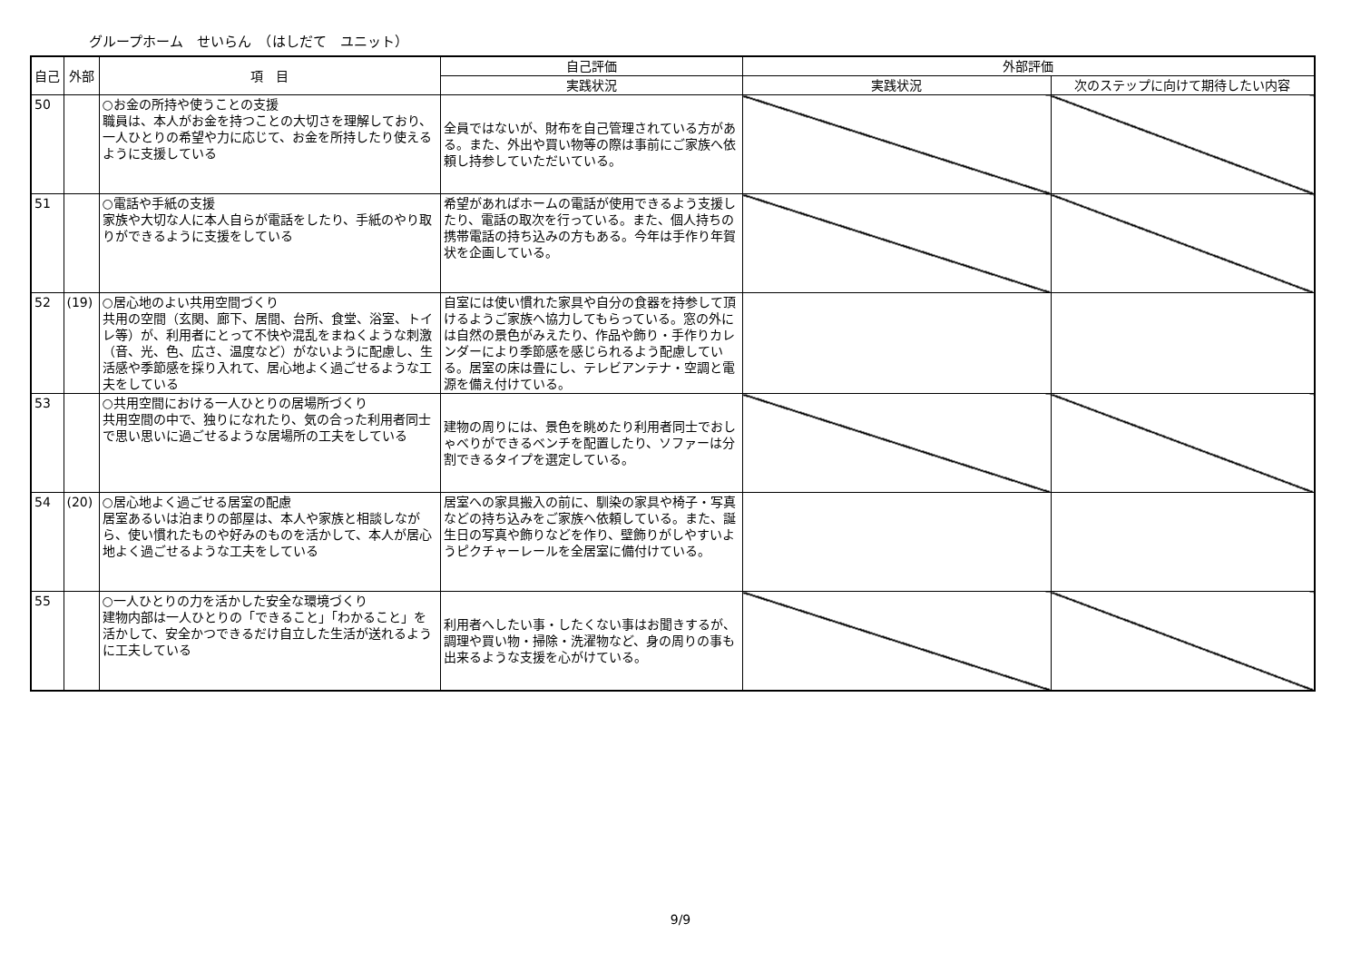グループホーム　せいらん　（はしだて　ユニット）
| 自己 | 外部 | 項 目 | 自己評価 | 外部評価 | |
| --- | --- | --- | --- | --- | --- |
| | | | 実践状況 | 実践状況 | 次のステップに向けて期待したい内容 |
| 50 | | ○お金の所持や使うことの支援 職員は、本人がお金を持つことの大切さを理解しており、一人ひとりの希望や力に応じて、お金を所持したり使えるように支援している | 全員ではないが、財布を自己管理されている方がある。また、外出や買い物等の際は事前にご家族へ依頼し持参していただいている。 | | |
| 51 | | ○電話や手紙の支援 家族や大切な人に本人自らが電話をしたり、手紙のやり取りができるように支援をしている | 希望があればホームの電話が使用できるよう支援したり、電話の取次を行っている。また、個人持ちの携帯電話の持ち込みの方もある。今年は手作り年賀状を企画している。 | | |
| 52 | (19) | ○居心地のよい共用空間づくり 共用の空間（玄関、廊下、居間、台所、食堂、浴室、トイレ等）が、利用者にとって不快や混乱をまねくような刺激（音、光、色、広さ、温度など）がないように配慮し、生活感や季節感を採り入れて、居心地よく過ごせるような工夫をしている | 自室には使い慣れた家具や自分の食器を持参して頂けるようご家族へ協力してもらっている。窓の外には自然の景色がみえたり、作品や飾り・手作りカレンダーにより季節感を感じられるよう配慮している。居室の床は畳にし、テレビアンテナ・空調と電源を備え付けている。 | | |
| 53 | | ○共用空間における一人ひとりの居場所づくり 共用空間の中で、独りになれたり、気の合った利用者同士で思い思いに過ごせるような居場所の工夫をしている | 建物の周りには、景色を眺めたり利用者同士でおしゃべりができるベンチを配置したり、ソファーは分割できるタイプを選定している。 | | |
| 54 | (20) | ○居心地よく過ごせる居室の配慮 居室あるいは泊まりの部屋は、本人や家族と相談しながら、使い慣れたものや好みのものを活かして、本人が居心地よく過ごせるような工夫をしている | 居室への家具搬入の前に、馴染の家具や椅子・写真などの持ち込みをご家族へ依頼している。また、誕生日の写真や飾りなどを作り、壁飾りがしやすいようピクチャーレールを全居室に備付けている。 | | |
| 55 | | ○一人ひとりの力を活かした安全な環境づくり 建物内部は一人ひとりの「できること」「わかること」を活かして、安全かつできるだけ自立した生活が送れるように工夫している | 利用者へしたい事・したくない事はお聞きするが、調理や買い物・掃除・洗濯物など、身の周りの事も出来るような支援を心がけている。 | | |
9/9